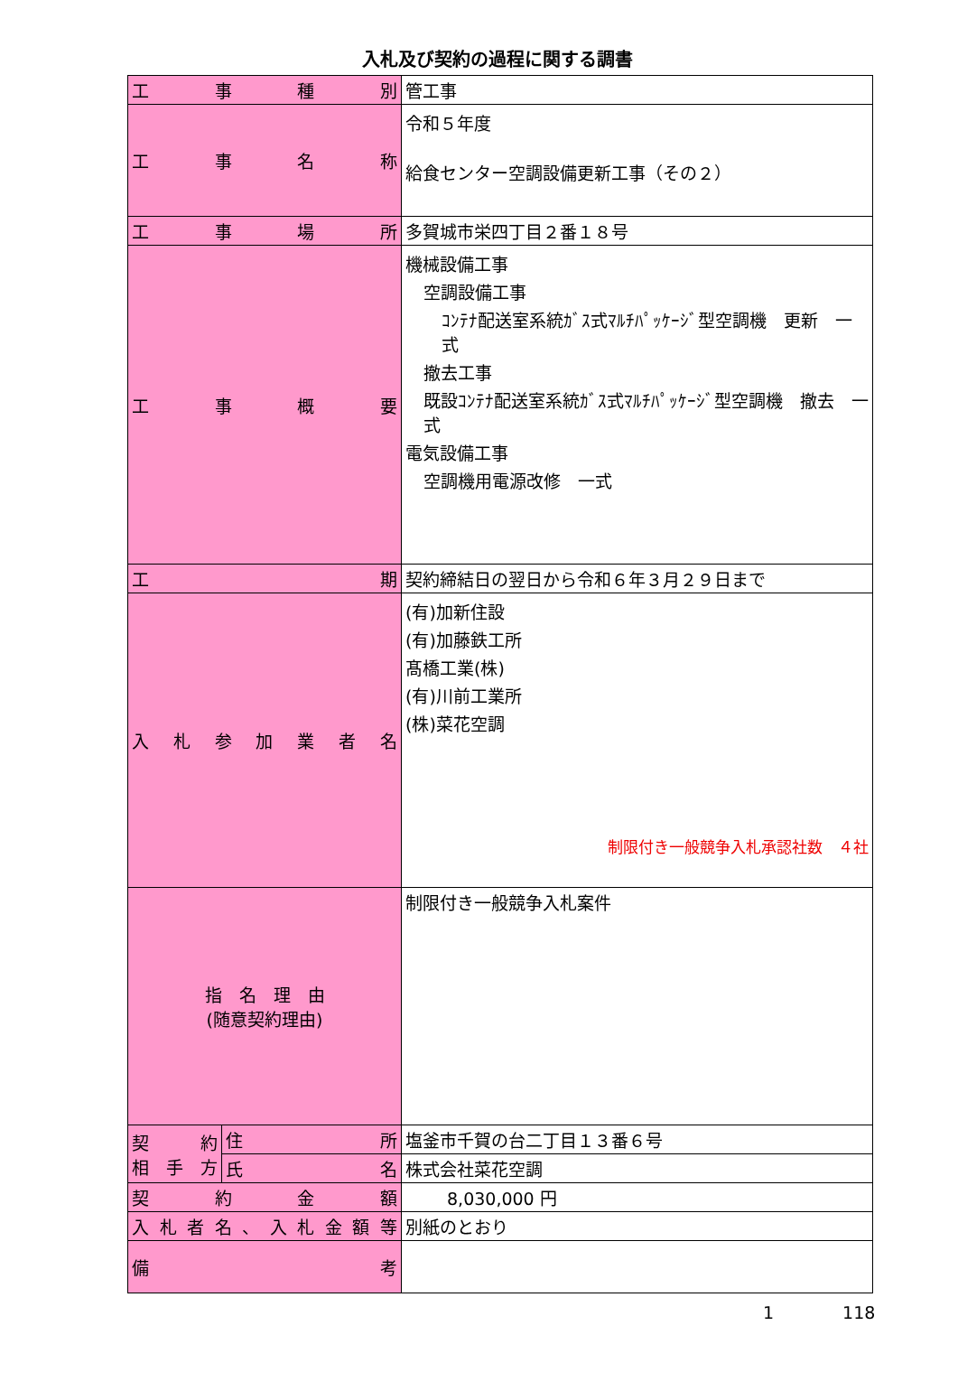入札及び契約の過程に関する調書
| 工 事 種 別 | | 管工事 |
| 工 事 名 称 | | 令和５年度 給食センター空調設備更新工事（その２） |
| 工 事 場 所 | | 多賀城市栄四丁目２番１８号 |
| 工 事 概 要 | | 機械設備工事 空調設備工事 ｺﾝﾃﾅ配送室系統ｶﾞｽ式ﾏﾙﾁﾊﾟｯｹｰｼﾞ型空調機 更新 一式 撤去工事 既設ｺﾝﾃﾅ配送室系統ｶﾞｽ式ﾏﾙﾁﾊﾟｯｹｰｼﾞ型空調機 撤去 一式 電気設備工事 空調機用電源改修 一式 |
| 工 期 | | 契約締結日の翌日から令和６年３月２９日まで |
| 入 札 参 加 業 者 名 | | (有)加新住設 (有)加藤鉄工所 髙橋工業(株) (有)川前工業所 (株)菜花空調 制限付き一般競争入札承認社数 ４社 |
| 指 名 理 由 (随意契約理由) | | 制限付き一般競争入札案件 |
| 契 約 相 手 方 | 住 所 | 塩釜市千賀の台二丁目１３番６号 |
| | 氏 名 | 株式会社菜花空調 |
| 契 約 金 額 | | 8,030,000 円 |
| 入札者名、入札金額等 | | 別紙のとおり |
| 備 考 | | |
1　　　　118